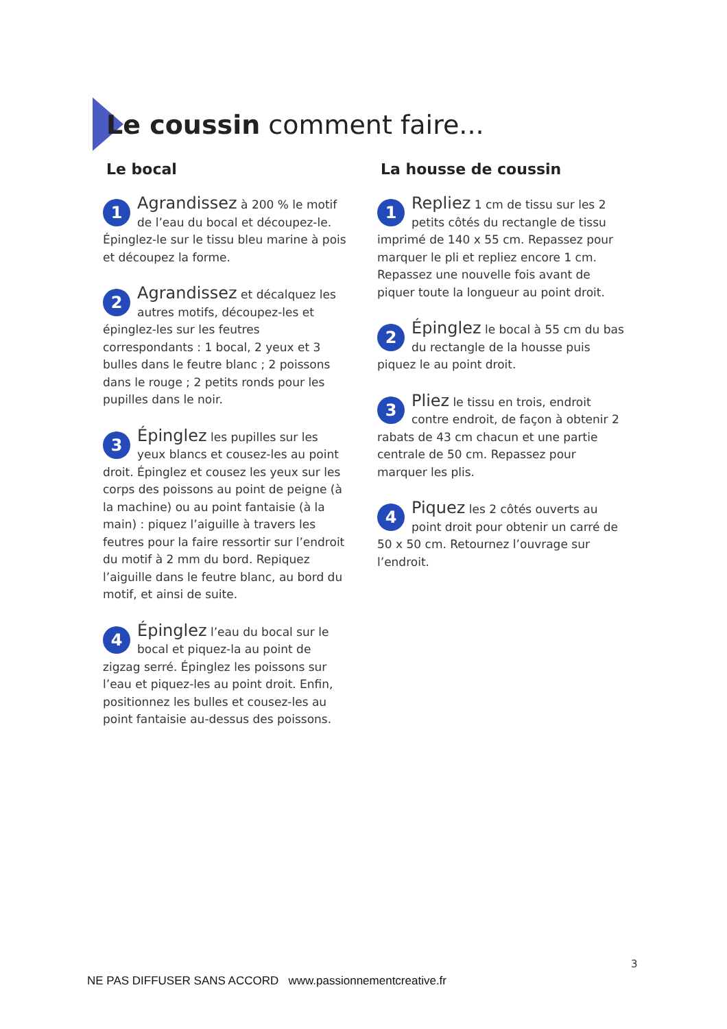Le coussin comment faire...
Le bocal
1 Agrandissez à 200 % le motif de l’eau du bocal et découpez-le. Épinglez-le sur le tissu bleu marine à pois et découpez la forme.
2 Agrandissez et décalquez les autres motifs, découpez-les et épinglez-les sur les feutres correspondants : 1 bocal, 2 yeux et 3 bulles dans le feutre blanc ; 2 poissons dans le rouge ; 2 petits ronds pour les pupilles dans le noir.
3 Épinglez les pupilles sur les yeux blancs et cousez-les au point droit. Épinglez et cousez les yeux sur les corps des poissons au point de peigne (à la machine) ou au point fantaisie (à la main) : piquez l’aiguille à travers les feutres pour la faire ressortir sur l’endroit du motif à 2 mm du bord. Repiquez l’aiguille dans le feutre blanc, au bord du motif, et ainsi de suite.
4 Épinglez l’eau du bocal sur le bocal et piquez-la au point de zigzag serré. Épinglez les poissons sur l’eau et piquez-les au point droit. Enfin, positionnez les bulles et cousez-les au point fantaisie au-dessus des poissons.
La housse de coussin
1 Repliez 1 cm de tissu sur les 2 petits côtés du rectangle de tissu imprimé de 140 x 55 cm. Repassez pour marquer le pli et repliez encore 1 cm. Repassez une nouvelle fois avant de piquer toute la longueur au point droit.
2 Épinglez le bocal à 55 cm du bas du rectangle de la housse puis piquez le au point droit.
3 Pliez le tissu en trois, endroit contre endroit, de façon à obtenir 2 rabats de 43 cm chacun et une partie centrale de 50 cm. Repassez pour marquer les plis.
4 Piquez les 2 côtés ouverts au point droit pour obtenir un carré de 50 x 50 cm. Retournez l’ouvrage sur l’endroit.
3
NE PAS DIFFUSER SANS ACCORD www.passionnementcreative.fr